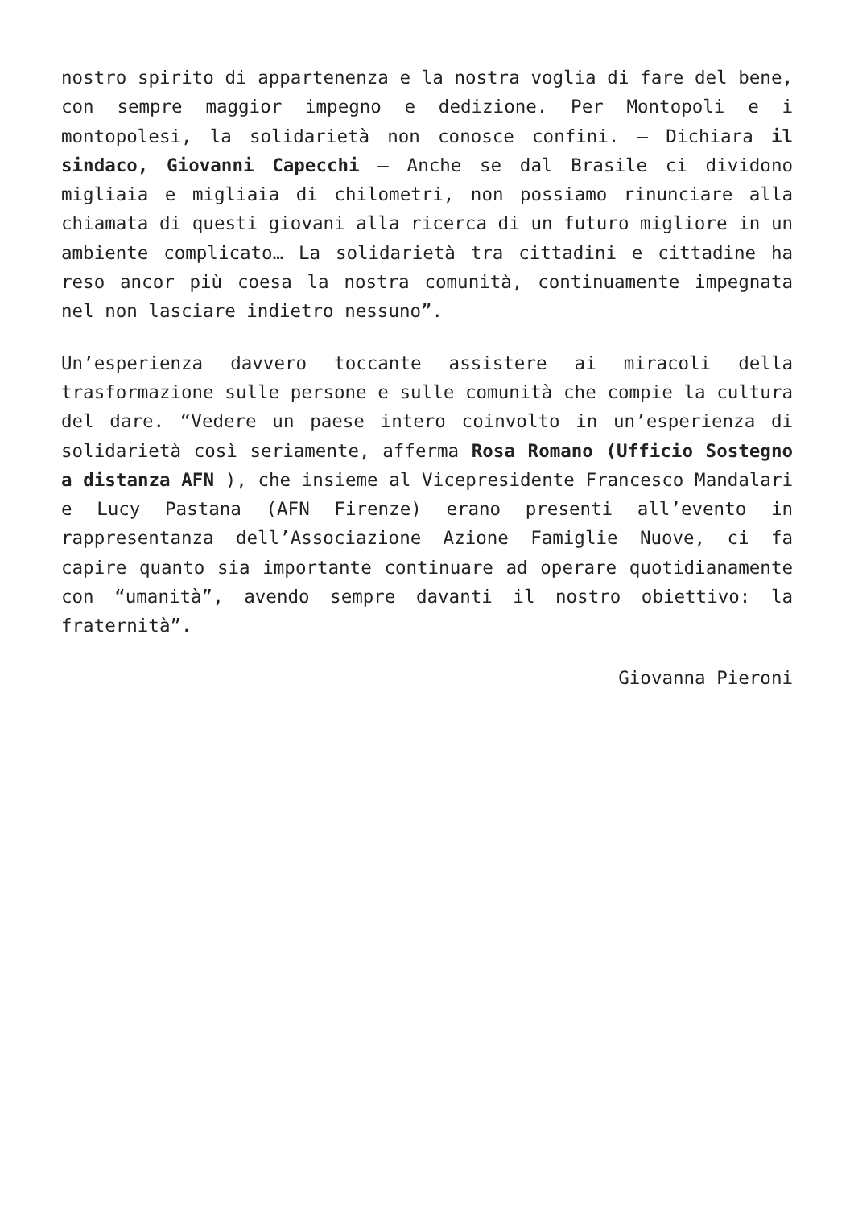nostro spirito di appartenenza e la nostra voglia di fare del bene, con sempre maggior impegno e dedizione. Per Montopoli e i montopolesi, la solidarietà non conosce confini. – Dichiara il sindaco, Giovanni Capecchi – Anche se dal Brasile ci dividono migliaia e migliaia di chilometri, non possiamo rinunciare alla chiamata di questi giovani alla ricerca di un futuro migliore in un ambiente complicato… La solidarietà tra cittadini e cittadine ha reso ancor più coesa la nostra comunità, continuamente impegnata nel non lasciare indietro nessuno”.
Un’esperienza davvero toccante assistere ai miracoli della trasformazione sulle persone e sulle comunità che compie la cultura del dare. “Vedere un paese intero coinvolto in un’esperienza di solidarietà così seriamente, afferma Rosa Romano (Ufficio Sostegno a distanza AFN ), che insieme al Vicepresidente Francesco Mandalari e Lucy Pastana (AFN Firenze) erano presenti all’evento in rappresentanza dell’Associazione Azione Famiglie Nuove, ci fa capire quanto sia importante continuare ad operare quotidianamente con “umanità”, avendo sempre davanti il nostro obiettivo: la fraternità”.
Giovanna Pieroni